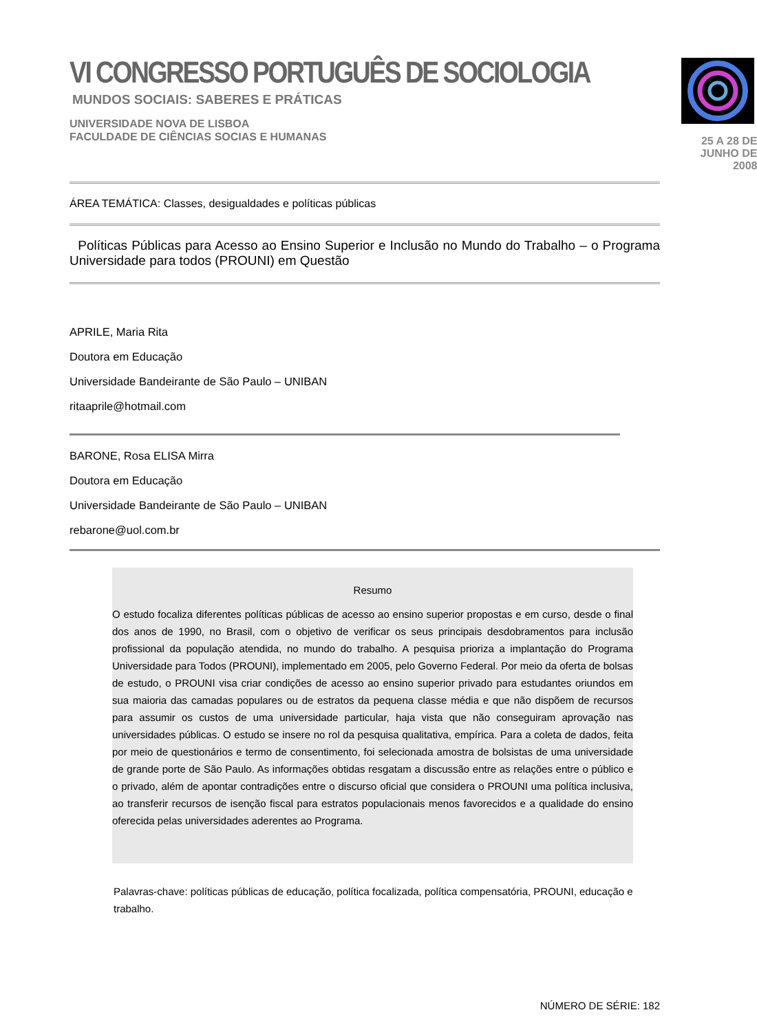VI CONGRESSO PORTUGUÊS DE SOCIOLOGIA
MUNDOS SOCIAIS: SABERES E PRÁTICAS
UNIVERSIDADE NOVA DE LISBOA
FACULDADE DE CIÊNCIAS SOCIAS E HUMANAS
25 A 28 DE JUNHO DE 2008
ÁREA TEMÁTICA: Classes, desigualdades e políticas públicas
Políticas Públicas para Acesso ao Ensino Superior e Inclusão no Mundo do Trabalho – o Programa Universidade para todos (PROUNI) em Questão
APRILE, Maria Rita
Doutora em Educação
Universidade Bandeirante de São Paulo – UNIBAN
ritaaprile@hotmail.com
BARONE, Rosa ELISA Mirra
Doutora em Educação
Universidade Bandeirante de São Paulo – UNIBAN
rebarone@uol.com.br
Resumo
O estudo focaliza diferentes políticas públicas de acesso ao ensino superior propostas e em curso, desde o final dos anos de 1990, no Brasil, com o objetivo de verificar os seus principais desdobramentos para inclusão profissional da população atendida, no mundo do trabalho. A pesquisa prioriza a implantação do Programa Universidade para Todos (PROUNI), implementado em 2005, pelo Governo Federal. Por meio da oferta de bolsas de estudo, o PROUNI visa criar condições de acesso ao ensino superior privado para estudantes oriundos em sua maioria das camadas populares ou de estratos da pequena classe média e que não dispõem de recursos para assumir os custos de uma universidade particular, haja vista que não conseguiram aprovação nas universidades públicas. O estudo se insere no rol da pesquisa qualitativa, empírica. Para a coleta de dados, feita por meio de questionários e termo de consentimento, foi selecionada amostra de bolsistas de uma universidade de grande porte de São Paulo. As informações obtidas resgatam a discussão entre as relações entre o público e o privado, além de apontar contradições entre o discurso oficial que considera o PROUNI uma política inclusiva, ao transferir recursos de isenção fiscal para estratos populacionais menos favorecidos e a qualidade do ensino oferecida pelas universidades aderentes ao Programa.
Palavras-chave: políticas públicas de educação, política focalizada, política compensatória, PROUNI, educação e trabalho.
NÚMERO DE SÉRIE: 182